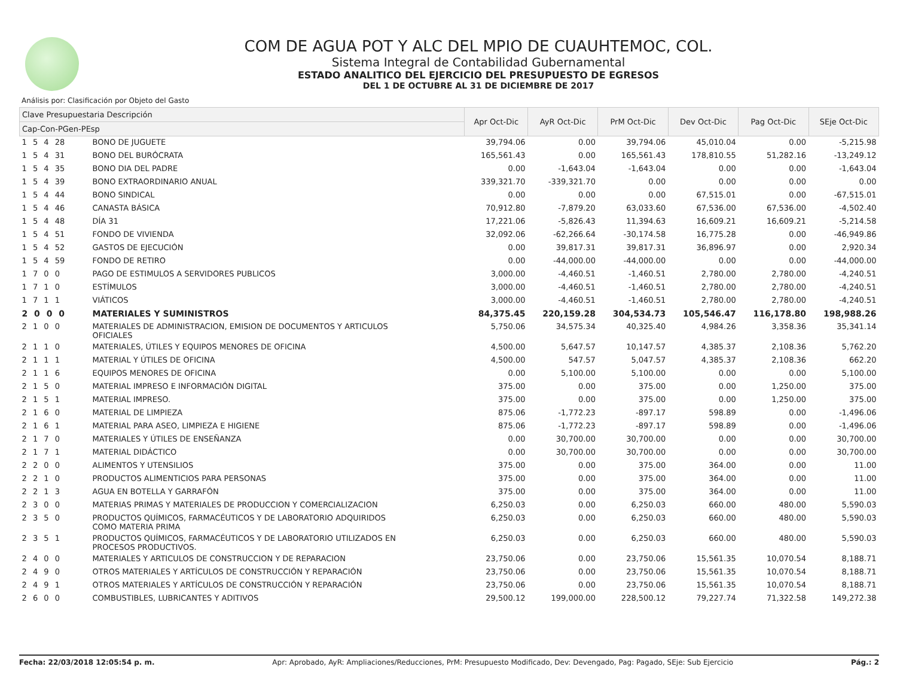COM DE AGUA POT Y ALC DEL MPIO DE CUAUHTEMOC, COL.
Sistema Integral de Contabilidad Gubernamental
ESTADO ANALITICO DEL EJERCICIO DEL PRESUPUESTO DE EGRESOS
DEL 1 DE OCTUBRE AL 31 DE DICIEMBRE DE 2017
Análisis por: Clasificación por Objeto del Gasto
| Clave Presupuestaria Descripción | | Apr Oct-Dic | AyR Oct-Dic | PrM Oct-Dic | Dev Oct-Dic | Pag Oct-Dic | SEje Oct-Dic |
| --- | --- | --- | --- | --- | --- | --- | --- |
| Cap-Con-PGen-PEsp | | | | | | | |
| 1 5 4 28 | BONO DE JUGUETE | 39,794.06 | 0.00 | 39,794.06 | 45,010.04 | 0.00 | -5,215.98 |
| 1 5 4 31 | BONO DEL BURÓCRATA | 165,561.43 | 0.00 | 165,561.43 | 178,810.55 | 51,282.16 | -13,249.12 |
| 1 5 4 35 | BONO DIA DEL PADRE | 0.00 | -1,643.04 | -1,643.04 | 0.00 | 0.00 | -1,643.04 |
| 1 5 4 39 | BONO EXTRAORDINARIO ANUAL | 339,321.70 | -339,321.70 | 0.00 | 0.00 | 0.00 | 0.00 |
| 1 5 4 44 | BONO SINDICAL | 0.00 | 0.00 | 0.00 | 67,515.01 | 0.00 | -67,515.01 |
| 1 5 4 46 | CANASTA BÁSICA | 70,912.80 | -7,879.20 | 63,033.60 | 67,536.00 | 67,536.00 | -4,502.40 |
| 1 5 4 48 | DÍA 31 | 17,221.06 | -5,826.43 | 11,394.63 | 16,609.21 | 16,609.21 | -5,214.58 |
| 1 5 4 51 | FONDO DE VIVIENDA | 32,092.06 | -62,266.64 | -30,174.58 | 16,775.28 | 0.00 | -46,949.86 |
| 1 5 4 52 | GASTOS DE EJECUCIÓN | 0.00 | 39,817.31 | 39,817.31 | 36,896.97 | 0.00 | 2,920.34 |
| 1 5 4 59 | FONDO DE RETIRO | 0.00 | -44,000.00 | -44,000.00 | 0.00 | 0.00 | -44,000.00 |
| 1 7 0 0 | PAGO DE ESTIMULOS A SERVIDORES PUBLICOS | 3,000.00 | -4,460.51 | -1,460.51 | 2,780.00 | 2,780.00 | -4,240.51 |
| 1 7 1 0 | ESTÍMULOS | 3,000.00 | -4,460.51 | -1,460.51 | 2,780.00 | 2,780.00 | -4,240.51 |
| 1 7 1 1 | VIÁTICOS | 3,000.00 | -4,460.51 | -1,460.51 | 2,780.00 | 2,780.00 | -4,240.51 |
| 2 0 0 0 | MATERIALES Y SUMINISTROS | 84,375.45 | 220,159.28 | 304,534.73 | 105,546.47 | 116,178.80 | 198,988.26 |
| 2 1 0 0 | MATERIALES DE ADMINISTRACION, EMISION DE DOCUMENTOS Y ARTICULOS OFICIALES | 5,750.06 | 34,575.34 | 40,325.40 | 4,984.26 | 3,358.36 | 35,341.14 |
| 2 1 1 0 | MATERIALES, ÚTILES Y EQUIPOS MENORES DE OFICINA | 4,500.00 | 5,647.57 | 10,147.57 | 4,385.37 | 2,108.36 | 5,762.20 |
| 2 1 1 1 | MATERIAL Y ÚTILES DE OFICINA | 4,500.00 | 547.57 | 5,047.57 | 4,385.37 | 2,108.36 | 662.20 |
| 2 1 1 6 | EQUIPOS MENORES DE OFICINA | 0.00 | 5,100.00 | 5,100.00 | 0.00 | 0.00 | 5,100.00 |
| 2 1 5 0 | MATERIAL IMPRESO E INFORMACIÓN DIGITAL | 375.00 | 0.00 | 375.00 | 0.00 | 1,250.00 | 375.00 |
| 2 1 5 1 | MATERIAL IMPRESO. | 375.00 | 0.00 | 375.00 | 0.00 | 1,250.00 | 375.00 |
| 2 1 6 0 | MATERIAL DE LIMPIEZA | 875.06 | -1,772.23 | -897.17 | 598.89 | 0.00 | -1,496.06 |
| 2 1 6 1 | MATERIAL PARA ASEO, LIMPIEZA E HIGIENE | 875.06 | -1,772.23 | -897.17 | 598.89 | 0.00 | -1,496.06 |
| 2 1 7 0 | MATERIALES Y ÚTILES DE ENSEÑANZA | 0.00 | 30,700.00 | 30,700.00 | 0.00 | 0.00 | 30,700.00 |
| 2 1 7 1 | MATERIAL DIDÁCTICO | 0.00 | 30,700.00 | 30,700.00 | 0.00 | 0.00 | 30,700.00 |
| 2 2 0 0 | ALIMENTOS Y UTENSILIOS | 375.00 | 0.00 | 375.00 | 364.00 | 0.00 | 11.00 |
| 2 2 1 0 | PRODUCTOS ALIMENTICIOS PARA PERSONAS | 375.00 | 0.00 | 375.00 | 364.00 | 0.00 | 11.00 |
| 2 2 1 3 | AGUA EN BOTELLA Y GARRAFÓN | 375.00 | 0.00 | 375.00 | 364.00 | 0.00 | 11.00 |
| 2 3 0 0 | MATERIAS PRIMAS Y MATERIALES DE PRODUCCION Y COMERCIALIZACION | 6,250.03 | 0.00 | 6,250.03 | 660.00 | 480.00 | 5,590.03 |
| 2 3 5 0 | PRODUCTOS QUÍMICOS, FARMACÉUTICOS Y DE LABORATORIO ADQUIRIDOS COMO MATERIA PRIMA | 6,250.03 | 0.00 | 6,250.03 | 660.00 | 480.00 | 5,590.03 |
| 2 3 5 1 | PRODUCTOS QUÍMICOS, FARMACÉUTICOS Y DE LABORATORIO UTILIZADOS EN PROCESOS PRODUCTIVOS. | 6,250.03 | 0.00 | 6,250.03 | 660.00 | 480.00 | 5,590.03 |
| 2 4 0 0 | MATERIALES Y ARTICULOS DE CONSTRUCCION Y DE REPARACION | 23,750.06 | 0.00 | 23,750.06 | 15,561.35 | 10,070.54 | 8,188.71 |
| 2 4 9 0 | OTROS MATERIALES Y ARTÍCULOS DE CONSTRUCCIÓN Y REPARACIÓN | 23,750.06 | 0.00 | 23,750.06 | 15,561.35 | 10,070.54 | 8,188.71 |
| 2 4 9 1 | OTROS MATERIALES Y ARTÍCULOS DE CONSTRUCCIÓN Y REPARACIÓN | 23,750.06 | 0.00 | 23,750.06 | 15,561.35 | 10,070.54 | 8,188.71 |
| 2 6 0 0 | COMBUSTIBLES, LUBRICANTES Y ADITIVOS | 29,500.12 | 199,000.00 | 228,500.12 | 79,227.74 | 71,322.58 | 149,272.38 |
Fecha: 22/03/2018 12:05:54 p. m. Apr: Aprobado, AyR: Ampliaciones/Reducciones, PrM: Presupuesto Modificado, Dev: Devengado, Pag: Pagado, SEje: Sub Ejercicio Pág.: 2